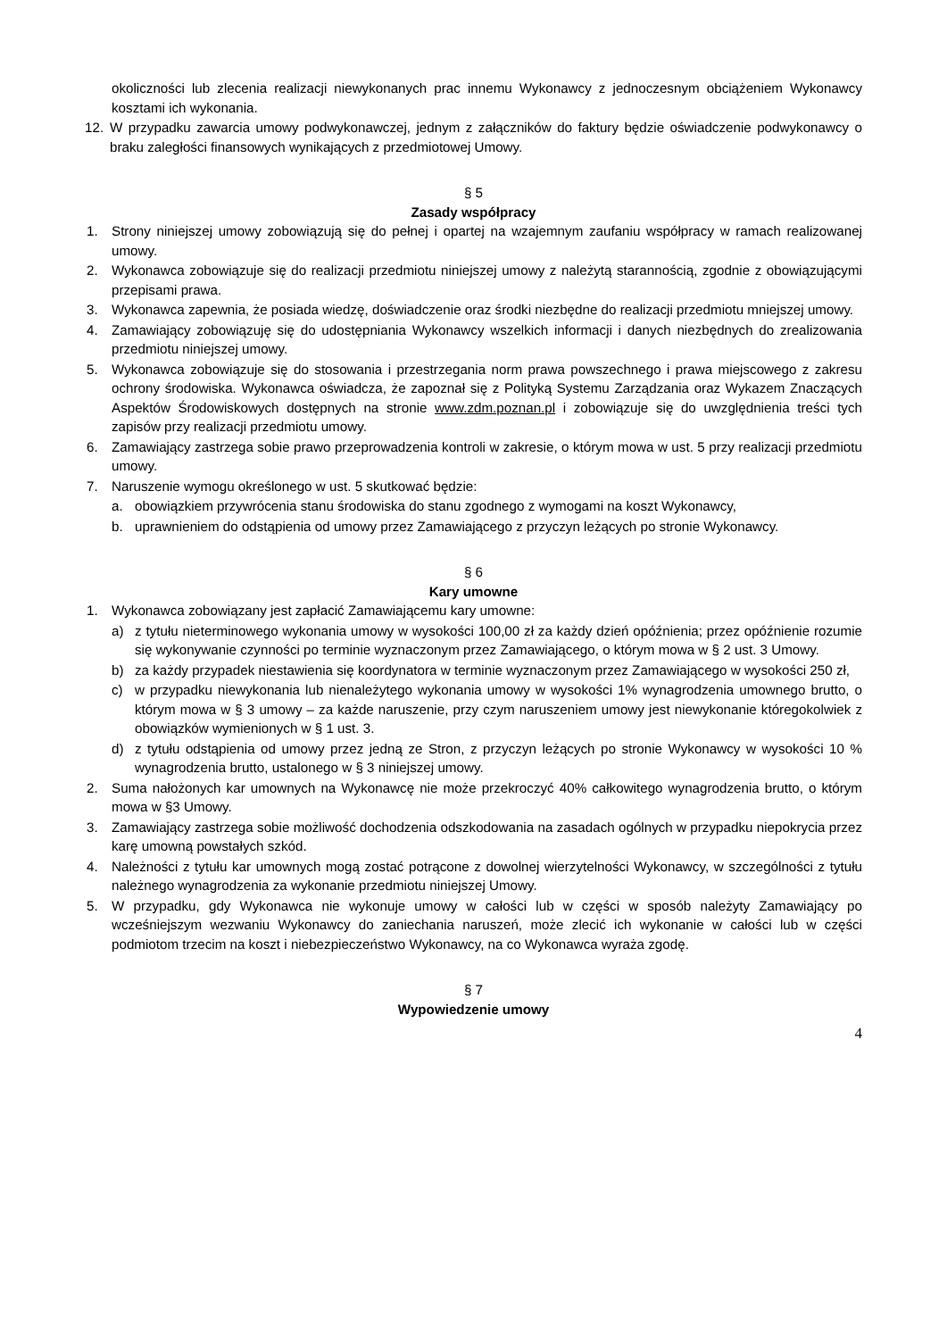okoliczności lub zlecenia realizacji niewykonanych prac innemu Wykonawcy z jednoczesnym obciążeniem Wykonawcy kosztami ich wykonania.
12. W przypadku zawarcia umowy podwykonawczej, jednym z załączników do faktury będzie oświadczenie podwykonawcy o braku zaległości finansowych wynikających z przedmiotowej Umowy.
§ 5
Zasady współpracy
1. Strony niniejszej umowy zobowiązują się do pełnej i opartej na wzajemnym zaufaniu współpracy w ramach realizowanej umowy.
2. Wykonawca zobowiązuje się do realizacji przedmiotu niniejszej umowy z należytą starannością, zgodnie z obowiązującymi przepisami prawa.
3. Wykonawca zapewnia, że posiada wiedzę, doświadczenie oraz środki niezbędne do realizacji przedmiotu mniejszej umowy.
4. Zamawiający zobowiązuję się do udostępniania Wykonawcy wszelkich informacji i danych niezbędnych do zrealizowania przedmiotu niniejszej umowy.
5. Wykonawca zobowiązuje się do stosowania i przestrzegania norm prawa powszechnego i prawa miejscowego z zakresu ochrony środowiska. Wykonawca oświadcza, że zapoznał się z Polityką Systemu Zarządzania oraz Wykazem Znaczących Aspektów Środowiskowych dostępnych na stronie www.zdm.poznan.pl i zobowiązuje się do uwzględnienia treści tych zapisów przy realizacji przedmiotu umowy.
6. Zamawiający zastrzega sobie prawo przeprowadzenia kontroli w zakresie, o którym mowa w ust. 5 przy realizacji przedmiotu umowy.
7. Naruszenie wymogu określonego w ust. 5 skutkować będzie:
a. obowiązkiem przywrócenia stanu środowiska do stanu zgodnego z wymogami na koszt Wykonawcy,
b. uprawnieniem do odstąpienia od umowy przez Zamawiającego z przyczyn leżących po stronie Wykonawcy.
§ 6
Kary umowne
1. Wykonawca zobowiązany jest zapłacić Zamawiającemu kary umowne:
a) z tytułu nieterminowego wykonania umowy w wysokości 100,00 zł za każdy dzień opóźnienia; przez opóźnienie rozumie się wykonywanie czynności po terminie wyznaczonym przez Zamawiającego, o którym mowa w § 2 ust. 3 Umowy.
b) za każdy przypadek niestawienia się koordynatora w terminie wyznaczonym przez Zamawiającego w wysokości 250 zł,
c) w przypadku niewykonania lub nienależytego wykonania umowy w wysokości 1% wynagrodzenia umownego brutto, o którym mowa w § 3 umowy – za każde naruszenie, przy czym naruszeniem umowy jest niewykonanie któregokolwiek z obowiązków wymienionych w § 1 ust. 3.
d) z tytułu odstąpienia od umowy przez jedną ze Stron, z przyczyn leżących po stronie Wykonawcy w wysokości 10 % wynagrodzenia brutto, ustalonego w § 3 niniejszej umowy.
2. Suma nałożonych kar umownych na Wykonawcę nie może przekroczyć 40% całkowitego wynagrodzenia brutto, o którym mowa w §3 Umowy.
3. Zamawiający zastrzega sobie możliwość dochodzenia odszkodowania na zasadach ogólnych w przypadku niepokrycia przez karę umowną powstałych szkód.
4. Należności z tytułu kar umownych mogą zostać potrącone z dowolnej wierzytelności Wykonawcy, w szczególności z tytułu należnego wynagrodzenia za wykonanie przedmiotu niniejszej Umowy.
5. W przypadku, gdy Wykonawca nie wykonuje umowy w całości lub w części w sposób należyty Zamawiający po wcześniejszym wezwaniu Wykonawcy do zaniechania naruszeń, może zlecić ich wykonanie w całości lub w części podmiotom trzecim na koszt i niebezpieczeństwo Wykonawcy, na co Wykonawca wyraża zgodę.
§ 7
Wypowiedzenie umowy
4